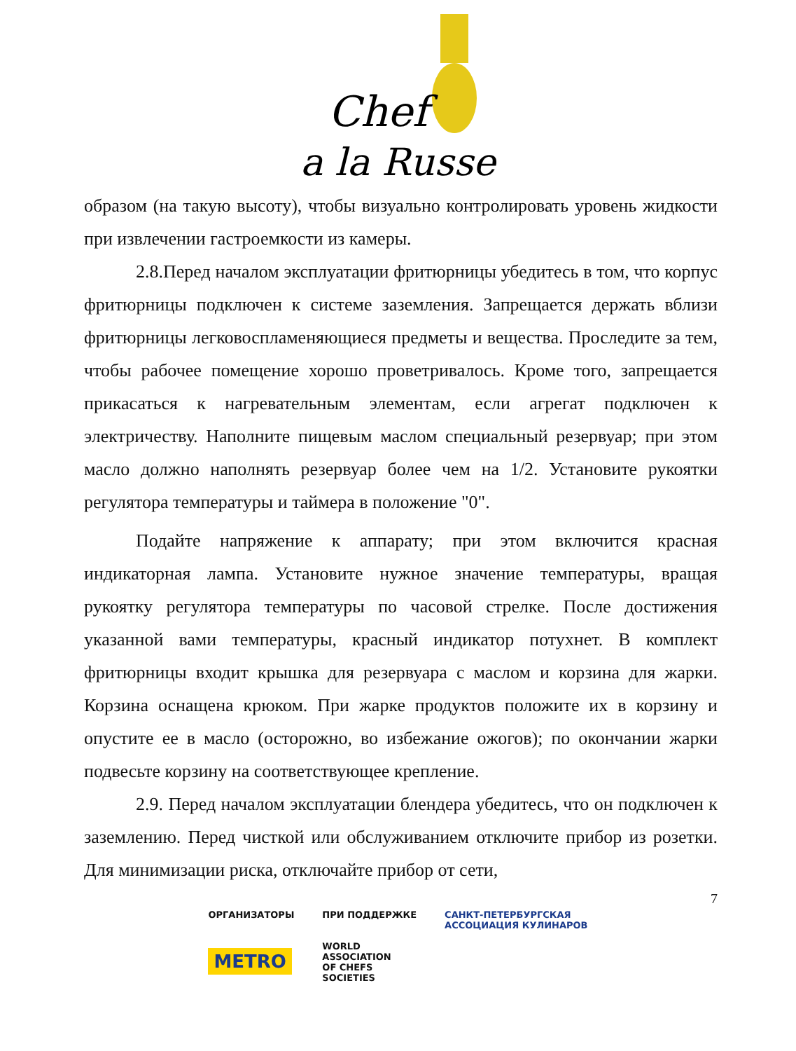Chef
a la Russe
образом (на такую высоту), чтобы визуально контролировать уровень жидкости при извлечении гастроемкости из камеры.
2.8.Перед началом эксплуатации фритюрницы убедитесь в том, что корпус фритюрницы подключен к системе заземления. Запрещается держать вблизи фритюрницы легковоспламеняющиеся предметы и вещества. Проследите за тем, чтобы рабочее помещение хорошо проветривалось. Кроме того, запрещается прикасаться к нагревательным элементам, если агрегат подключен к электричеству. Наполните пищевым маслом специальный резервуар; при этом масло должно наполнять резервуар более чем на 1/2. Установите рукоятки регулятора температуры и таймера в положение "0".
Подайте напряжение к аппарату; при этом включится красная индикаторная лампа. Установите нужное значение температуры, вращая рукоятку регулятора температуры по часовой стрелке. После достижения указанной вами температуры, красный индикатор потухнет. В комплект фритюрницы входит крышка для резервуара с маслом и корзина для жарки. Корзина оснащена крюком. При жарке продуктов положите их в корзину и опустите ее в масло (осторожно, во избежание ожогов); по окончании жарки подвесьте корзину на соответствующее крепление.
2.9. Перед началом эксплуатации блендера убедитесь, что он подключен к заземлению. Перед чисткой или обслуживанием отключите прибор из розетки. Для минимизации риска, отключайте прибор от сети,
7
ОРГАНИЗАТОРЫ
METRO
ПРИ ПОДДЕРЖКЕ
WORLD
ASSOCIATION
OF CHEFS
SOCIETIES
САНКТ-ПЕТЕРБУРГСКАЯ
АССОЦИАЦИЯ КУЛИНАРОВ